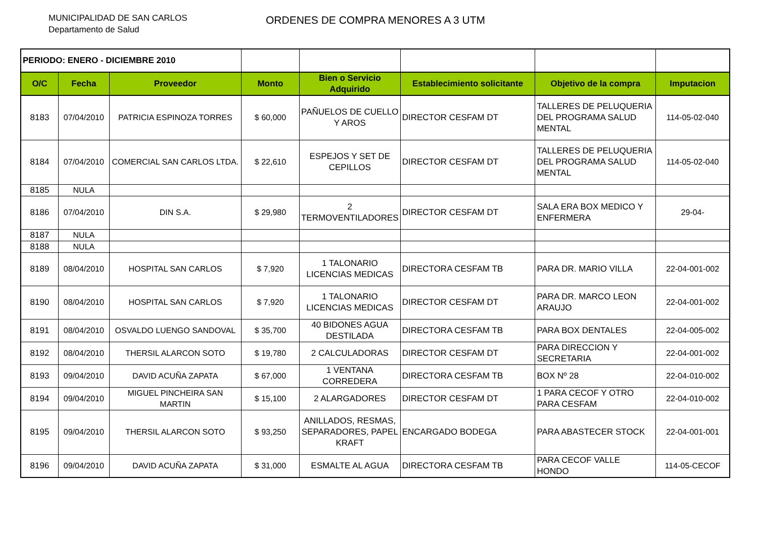MUNICIPALIDAD DE SAN CARLOS
Departamento de Salud
ORDENES DE COMPRA MENORES A 3 UTM
| PERIODO: ENERO - DICIEMBRE 2010 | | | | | | | |
| O/C | Fecha | Proveedor | Monto | Bien o Servicio Adquirido | Establecimiento solicitante | Objetivo de la compra | Imputacion |
| 8183 | 07/04/2010 | PATRICIA ESPINOZA TORRES | $ 60,000 | PAÑUELOS DE CUELLO Y AROS | DIRECTOR CESFAM DT | TALLERES DE PELUQUERIA DEL PROGRAMA SALUD MENTAL | 114-05-02-040 |
| 8184 | 07/04/2010 | COMERCIAL SAN CARLOS LTDA. | $ 22,610 | ESPEJOS Y SET DE CEPILLOS | DIRECTOR CESFAM DT | TALLERES DE PELUQUERIA DEL PROGRAMA SALUD MENTAL | 114-05-02-040 |
| 8185 | NULA | | | | | | |
| 8186 | 07/04/2010 | DIN S.A. | $ 29,980 | 2 TERMOVENTILADORES | DIRECTOR CESFAM DT | SALA ERA BOX MEDICO Y ENFERMERA | 29-04- |
| 8187 | NULA | | | | | | |
| 8188 | NULA | | | | | | |
| 8189 | 08/04/2010 | HOSPITAL SAN CARLOS | $ 7,920 | 1 TALONARIO LICENCIAS MEDICAS | DIRECTORA CESFAM TB | PARA DR. MARIO VILLA | 22-04-001-002 |
| 8190 | 08/04/2010 | HOSPITAL SAN CARLOS | $ 7,920 | 1 TALONARIO LICENCIAS MEDICAS | DIRECTOR CESFAM DT | PARA DR. MARCO LEON ARAUJO | 22-04-001-002 |
| 8191 | 08/04/2010 | OSVALDO LUENGO SANDOVAL | $ 35,700 | 40 BIDONES AGUA DESTILADA | DIRECTORA CESFAM TB | PARA BOX DENTALES | 22-04-005-002 |
| 8192 | 08/04/2010 | THERSIL ALARCON SOTO | $ 19,780 | 2 CALCULADORAS | DIRECTOR CESFAM DT | PARA DIRECCION Y SECRETARIA | 22-04-001-002 |
| 8193 | 09/04/2010 | DAVID ACUÑA ZAPATA | $ 67,000 | 1 VENTANA CORREDERA | DIRECTORA CESFAM TB | BOX Nº 28 | 22-04-010-002 |
| 8194 | 09/04/2010 | MIGUEL PINCHEIRA SAN MARTIN | $ 15,100 | 2 ALARGADORES | DIRECTOR CESFAM DT | 1 PARA CECOF Y OTRO PARA CESFAM | 22-04-010-002 |
| 8195 | 09/04/2010 | THERSIL ALARCON SOTO | $ 93,250 | ANILLADOS, RESMAS, SEPARADORES, PAPEL KRAFT | ENCARGADO BODEGA | PARA ABASTECER STOCK | 22-04-001-001 |
| 8196 | 09/04/2010 | DAVID ACUÑA ZAPATA | $ 31,000 | ESMALTE AL AGUA | DIRECTORA CESFAM TB | PARA CECOF VALLE HONDO | 114-05-CECOF |